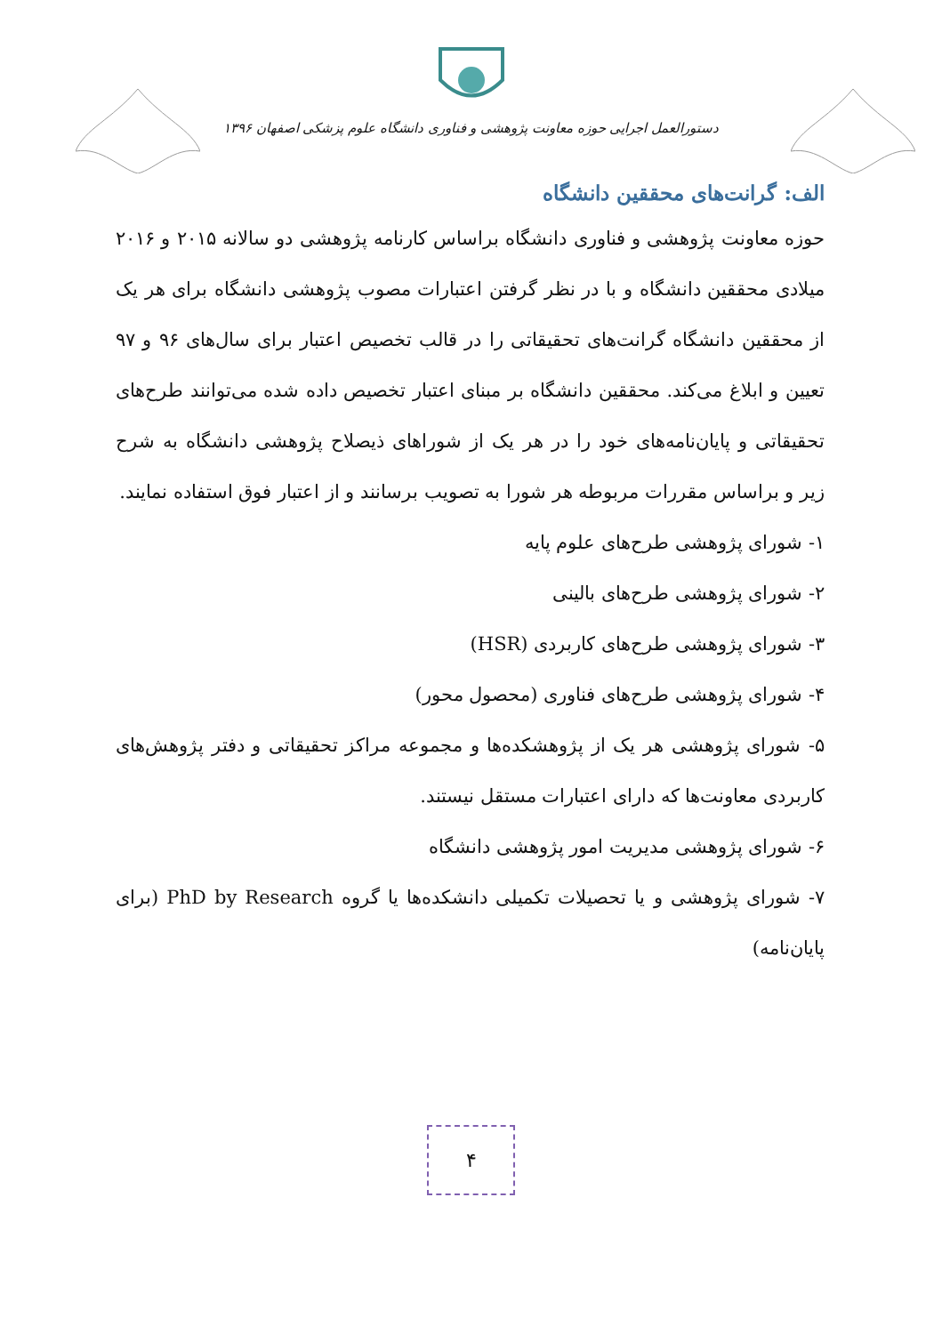دستورالعمل اجرایی حوزه معاونت پژوهشی و فناوری دانشگاه علوم پزشکی اصفهان ۱۳۹۶
الف: گرانت‌های محققین دانشگاه
حوزه معاونت پژوهشی و فناوری دانشگاه براساس کارنامه پژوهشی دو سالانه ۲۰۱۵ و ۲۰۱۶ میلادی محققین دانشگاه و با در نظر گرفتن اعتبارات مصوب پژوهشی دانشگاه برای هر یک از محققین دانشگاه گرانت‌های تحقیقاتی را در قالب تخصیص اعتبار برای سال‌های ۹۶ و ۹۷ تعیین و ابلاغ می‌کند. محققین دانشگاه بر مبنای اعتبار تخصیص داده شده می‌توانند طرح‌های تحقیقاتی و پایان‌نامه‌های خود را در هر یک از شوراهای ذیصلاح پژوهشی دانشگاه به شرح زیر و براساس مقررات مربوطه هر شورا به تصویب برسانند و از اعتبار فوق استفاده نمایند.
۱- شورای پژوهشی طرح‌های علوم پایه
۲- شورای پژوهشی طرح‌های بالینی
۳- شورای پژوهشی طرح‌های کاربردی (HSR)
۴- شورای پژوهشی طرح‌های فناوری (محصول محور)
۵- شورای پژوهشی هر یک از پژوهشکده‌ها و مجموعه مراکز تحقیقاتی و دفتر پژوهش‌های کاربردی معاونت‌ها که دارای اعتبارات مستقل نیستند.
۶- شورای پژوهشی مدیریت امور پژوهشی دانشگاه
۷- شورای پژوهشی و یا تحصیلات تکمیلی دانشکده‌ها یا گروه PhD by Research (برای پایان‌نامه)
۴